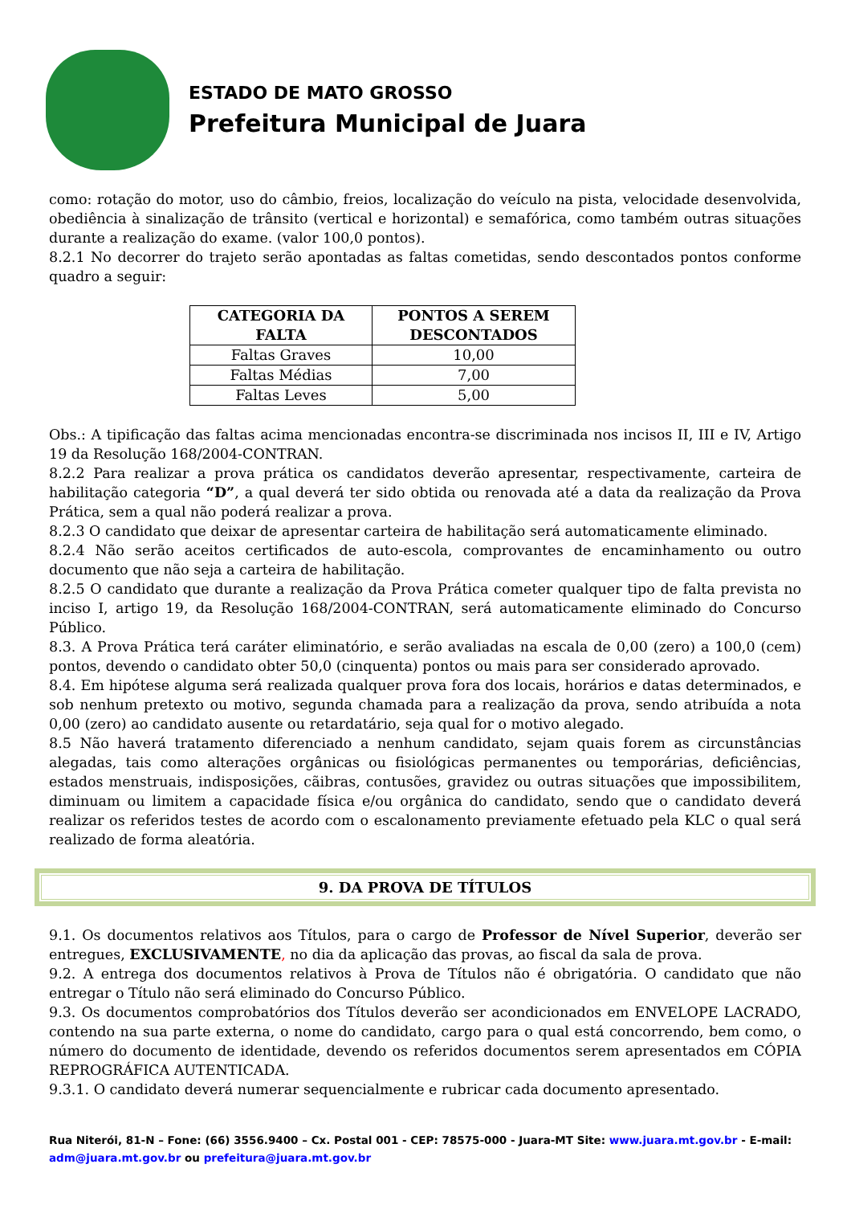ESTADO DE MATO GROSSO
Prefeitura Municipal de Juara
como: rotação do motor, uso do câmbio, freios, localização do veículo na pista, velocidade desenvolvida, obediência à sinalização de trânsito (vertical e horizontal) e semafórica, como também outras situações durante a realização do exame. (valor 100,0 pontos).
8.2.1 No decorrer do trajeto serão apontadas as faltas cometidas, sendo descontados pontos conforme quadro a seguir:
| CATEGORIA DA FALTA | PONTOS A SEREM DESCONTADOS |
| --- | --- |
| Faltas Graves | 10,00 |
| Faltas Médias | 7,00 |
| Faltas Leves | 5,00 |
Obs.: A tipificação das faltas acima mencionadas encontra-se discriminada nos incisos II, III e IV, Artigo 19 da Resolução 168/2004-CONTRAN.
8.2.2 Para realizar a prova prática os candidatos deverão apresentar, respectivamente, carteira de habilitação categoria “D”, a qual deverá ter sido obtida ou renovada até a data da realização da Prova Prática, sem a qual não poderá realizar a prova.
8.2.3 O candidato que deixar de apresentar carteira de habilitação será automaticamente eliminado.
8.2.4 Não serão aceitos certificados de auto-escola, comprovantes de encaminhamento ou outro documento que não seja a carteira de habilitação.
8.2.5 O candidato que durante a realização da Prova Prática cometer qualquer tipo de falta prevista no inciso I, artigo 19, da Resolução 168/2004-CONTRAN, será automaticamente eliminado do Concurso Público.
8.3. A Prova Prática terá caráter eliminatório, e serão avaliadas na escala de 0,00 (zero) a 100,0 (cem) pontos, devendo o candidato obter 50,0 (cinquenta) pontos ou mais para ser considerado aprovado.
8.4. Em hipótese alguma será realizada qualquer prova fora dos locais, horários e datas determinados, e sob nenhum pretexto ou motivo, segunda chamada para a realização da prova, sendo atribuída a nota 0,00 (zero) ao candidato ausente ou retardatário, seja qual for o motivo alegado.
8.5 Não haverá tratamento diferenciado a nenhum candidato, sejam quais forem as circunstâncias alegadas, tais como alterações orgânicas ou fisiológicas permanentes ou temporárias, deficiências, estados menstruais, indisposições, cãibras, contusões, gravidez ou outras situações que impossibilitem, diminuam ou limitem a capacidade física e/ou orgânica do candidato, sendo que o candidato deverá realizar os referidos testes de acordo com o escalonamento previamente efetuado pela KLC o qual será realizado de forma aleatória.
9. DA PROVA DE TÍTULOS
9.1. Os documentos relativos aos Títulos, para o cargo de Professor de Nível Superior, deverão ser entregues, EXCLUSIVAMENTE, no dia da aplicação das provas, ao fiscal da sala de prova.
9.2. A entrega dos documentos relativos à Prova de Títulos não é obrigatória. O candidato que não entregar o Título não será eliminado do Concurso Público.
9.3. Os documentos comprobatórios dos Títulos deverão ser acondicionados em ENVELOPE LACRADO, contendo na sua parte externa, o nome do candidato, cargo para o qual está concorrendo, bem como, o número do documento de identidade, devendo os referidos documentos serem apresentados em CÓPIA REPROGRÁFICA AUTENTICADA.
9.3.1. O candidato deverá numerar sequencialmente e rubricar cada documento apresentado.
Rua Niterói, 81-N – Fone: (66) 3556.9400 – Cx. Postal 001 - CEP: 78575-000 - Juara-MT Site: www.juara.mt.gov.br - E-mail: adm@juara.mt.gov.br ou prefeitura@juara.mt.gov.br